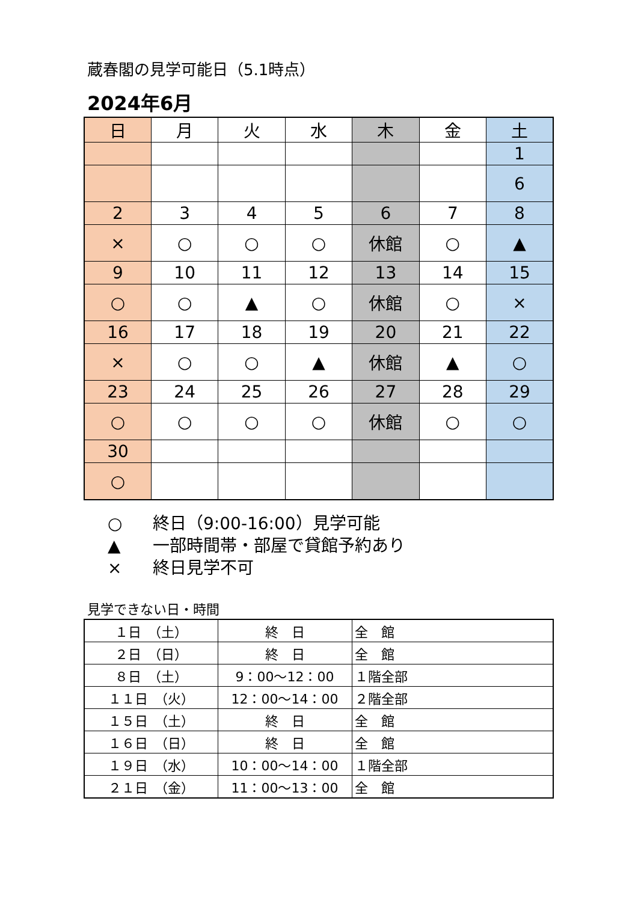蔵春閣の見学可能日（5.1時点）
2024年6月
| 日 | 月 | 火 | 水 | 木 | 金 | 土 |
| --- | --- | --- | --- | --- | --- | --- |
| | | | | | | 1 |
| | | | | | | 6 |
| 2 | 3 | 4 | 5 | 6 | 7 | 8 |
| × | ○ | ○ | ○ | 休館 | ○ | ▲ |
| 9 | 10 | 11 | 12 | 13 | 14 | 15 |
| ○ | ○ | ▲ | ○ | 休館 | ○ | × |
| 16 | 17 | 18 | 19 | 20 | 21 | 22 |
| × | ○ | ○ | ▲ | 休館 | ▲ | ○ |
| 23 | 24 | 25 | 26 | 27 | 28 | 29 |
| ○ | ○ | ○ | ○ | 休館 | ○ | ○ |
| 30 | | | | | | |
| ○ | | | | | | |
○ 終日（9:00-16:00）見学可能
▲ 一部時間帯・部屋で貸館予約あり
× 終日見学不可
見学できない日・時間
| １日 （土） | 終 日 | 全 館 |
| ２日 （日） | 終 日 | 全 館 |
| ８日 （土） | 9：00～12：00 | １階全部 |
| １１日 （火） | 12：00～14：00 | ２階全部 |
| １５日 （土） | 終 日 | 全 館 |
| １６日 （日） | 終 日 | 全 館 |
| １９日 （水） | 10：00～14：00 | １階全部 |
| ２１日 （金） | 11：00～13：00 | 全 館 |